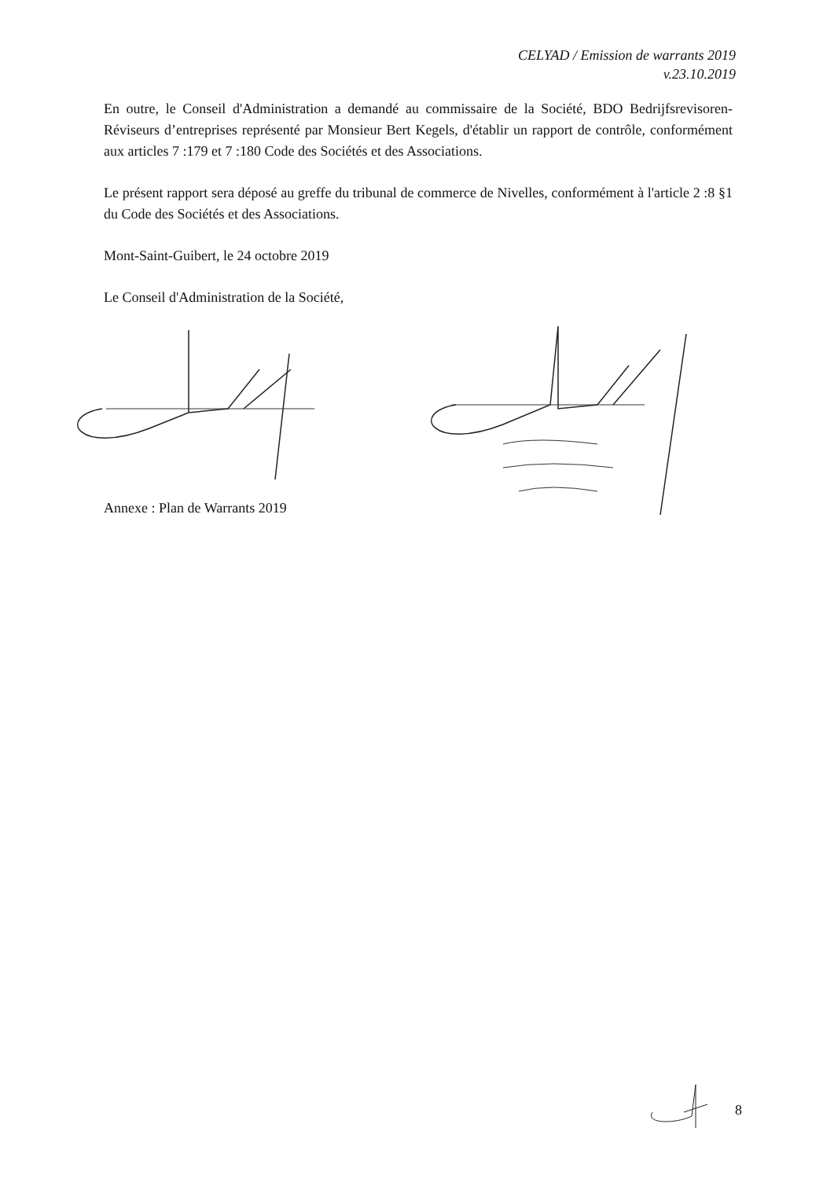CELYAD / Emission de warrants 2019
v.23.10.2019
En outre, le Conseil d'Administration a demandé au commissaire de la Société, BDO Bedrijfsrevisoren-Réviseurs d’entreprises représenté par Monsieur Bert Kegels, d'établir un rapport de contrôle, conformément aux articles 7 :179 et 7 :180 Code des Sociétés et des Associations.
Le présent rapport sera déposé au greffe du tribunal de commerce de Nivelles, conformément à l'article 2 :8 §1 du Code des Sociétés et des Associations.
Mont-Saint-Guibert, le 24 octobre 2019
Le Conseil d'Administration de la Société,
Annexe : Plan de Warrants 2019
8